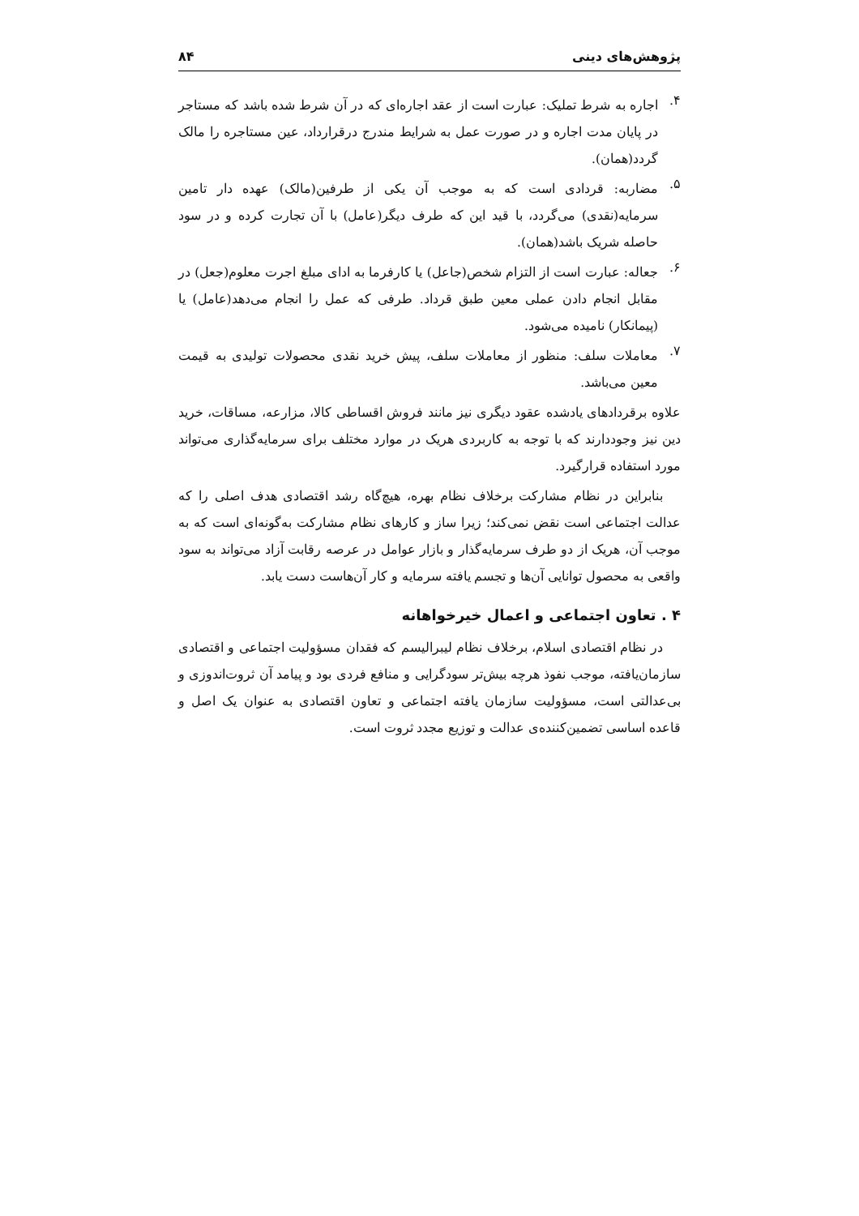پژوهش‌های دینی ۸۴
۴.
اجاره به شرط تملیک: عبارت است از عقد اجاره‌ای که در آن شرط شده باشد که مستاجر در پایان مدت اجاره و در صورت عمل به شرایط مندرج درقرارداد، عین مستاجره را مالک گردد(همان).
۵.
مضاربه: قردادی است که به موجب آن یکی از طرفین(مالک) عهده دار تامین سرمایه(نقدی) می‌گردد، با قید این که طرف دیگر(عامل) با آن تجارت کرده و در سود حاصله شریک باشد(همان).
۶.
جعاله: عبارت است از التزام شخص(جاعل) یا کارفرما به ادای مبلغ اجرت معلوم(جعل) در مقابل انجام دادن عملی معین طبق قرداد. طرفی که عمل را انجام می‌دهد(عامل) یا (پیمانکار) نامیده می‌شود.
۷.
معاملات سلف: منظور از معاملات سلف، پیش خرید نقدی محصولات تولیدی به قیمت معین می‌باشد.
علاوه برقردادهای یادشده عقود دیگری نیز مانند فروش اقساطی کالا، مزارعه، مساقات، خرید دین نیز وجوددارند که با توجه به کاربردی هریک در موارد مختلف برای سرمایه‌گذاری می‌تواند مورد استفاده قرارگیرد.
بنابراین در نظام مشارکت برخلاف نظام بهره، هیچ‌گاه رشد اقتصادی هدف اصلی را که عدالت اجتماعی است نقض نمی‌کند؛ زیرا ساز و کارهای نظام مشارکت به‌گونه‌ای است که به موجب آن، هریک از دو طرف سرمایه‌گذار و بازار عوامل در عرصه رقابت آزاد می‌تواند به سود واقعی به محصول توانایی آن‌ها و تجسم یافته سرمایه و کار آن‌هاست دست یابد.
۴ . تعاون اجتماعی و اعمال خیرخواهانه
در نظام اقتصادی اسلام، برخلاف نظام لیبرالیسم که فقدان مسؤولیت اجتماعی و اقتصادی سازمان‌یافته، موجب نفوذ هرچه بیش‌تر سودگرایی و منافع فردی بود و پیامد آن ثروت‌اندوزی و بی‌عدالتی است، مسؤولیت سازمان یافته اجتماعی و تعاون اقتصادی به عنوان یک اصل و قاعده اساسی تضمین‌کننده‌ی عدالت و توزیع مجدد ثروت است.